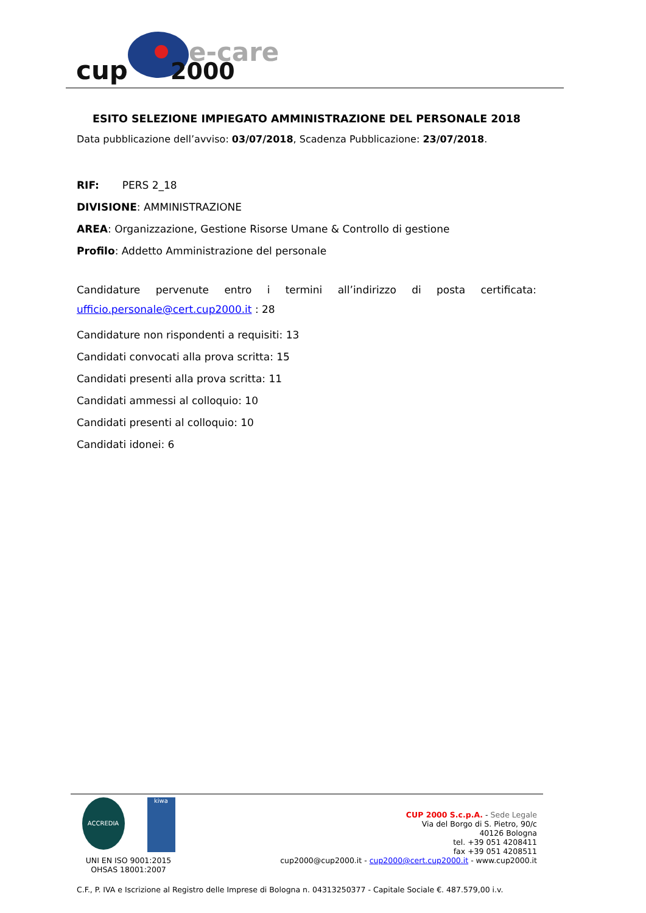cup
e-care
2000
ESITO SELEZIONE IMPIEGATO AMMINISTRAZIONE DEL PERSONALE 2018
Data pubblicazione dell’avviso: 03/07/2018, Scadenza Pubblicazione: 23/07/2018.
RIF: PERS 2_18
DIVISIONE: AMMINISTRAZIONE
AREA: Organizzazione, Gestione Risorse Umane & Controllo di gestione
Profilo: Addetto Amministrazione del personale
Candidature pervenute entro i termini all’indirizzo di posta certificata: ufficio.personale@cert.cup2000.it : 28
Candidature non rispondenti a requisiti: 13
Candidati convocati alla prova scritta: 15
Candidati presenti alla prova scritta: 11
Candidati ammessi al colloquio: 10
Candidati presenti al colloquio: 10
Candidati idonei: 6
ACCREDIA
kiwa
UNI EN ISO 9001:2015
OHSAS 18001:2007
CUP 2000 S.c.p.A. - Sede Legale
Via del Borgo di S. Pietro, 90/c
40126 Bologna
tel. +39 051 4208411
fax +39 051 4208511
cup2000@cup2000.it - cup2000@cert.cup2000.it - www.cup2000.it
C.F., P. IVA e Iscrizione al Registro delle Imprese di Bologna n. 04313250377 - Capitale Sociale €. 487.579,00 i.v.